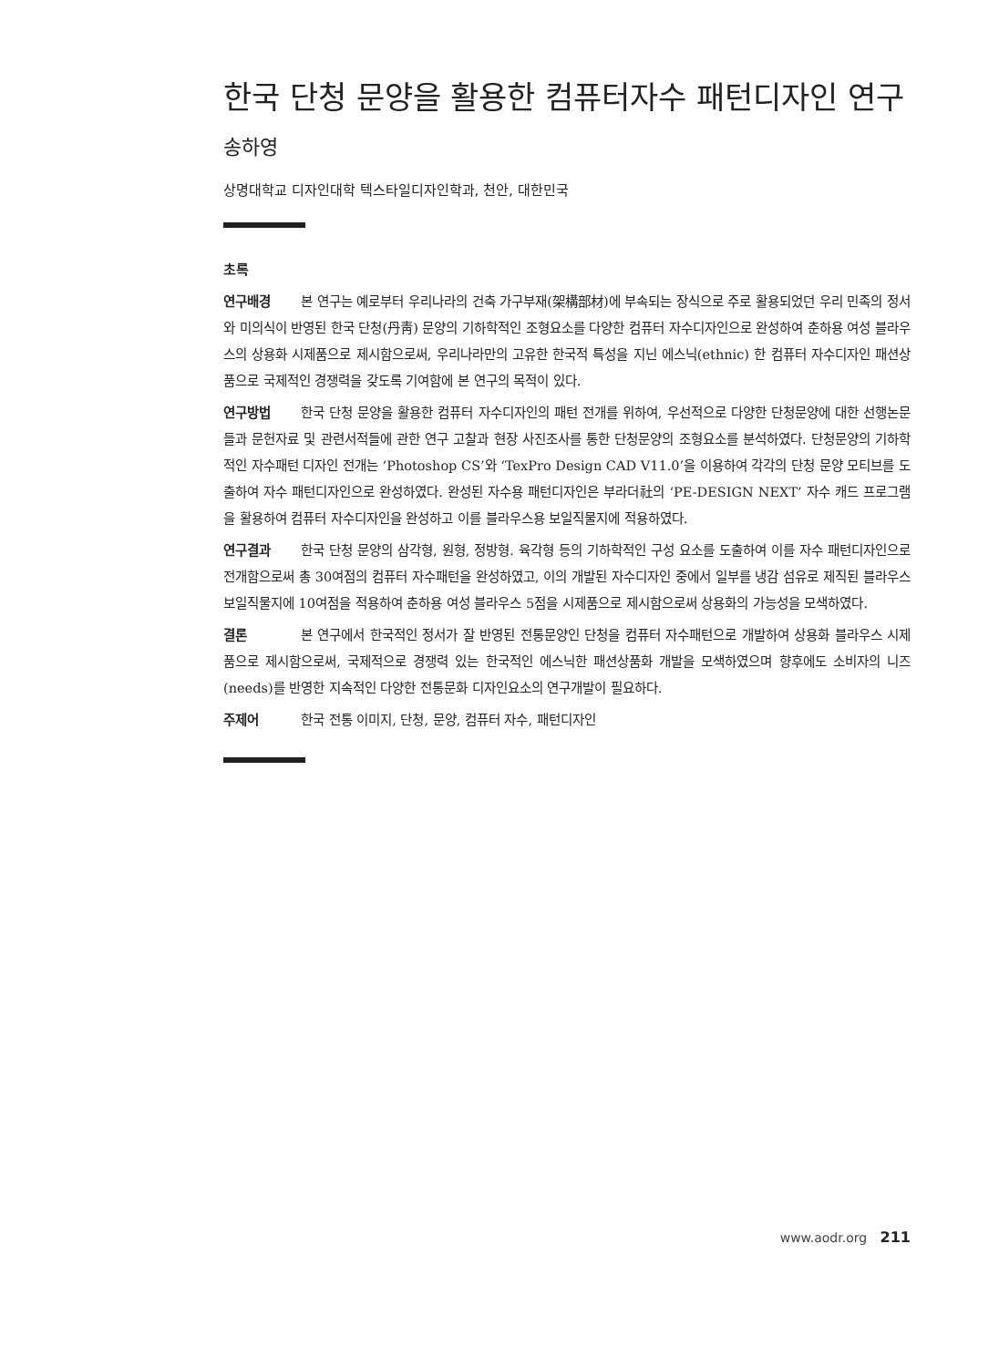한국 단청 문양을 활용한 컴퓨터자수 패턴디자인 연구
송하영
상명대학교 디자인대학 텍스타일디자인학과, 천안, 대한민국
초록
연구배경 본 연구는 예로부터 우리나라의 건축 가구부재(架構部材)에 부속되는 장식으로 주로 활용되었던 우리 민족의 정서와 미의식이 반영된 한국 단청(丹靑) 문양의 기하학적인 조형요소를 다양한 컴퓨터 자수디자인으로 완성하여 춘하용 여성 블라우스의 상용화 시제품으로 제시함으로써, 우리나라만의 고유한 한국적 특성을 지닌 에스닉(ethnic) 한 컴퓨터 자수디자인 패션상품으로 국제적인 경쟁력을 갖도록 기여함에 본 연구의 목적이 있다.
연구방법 한국 단청 문양을 활용한 컴퓨터 자수디자인의 패턴 전개를 위하여, 우선적으로 다양한 단청문양에 대한 선행논문들과 문헌자료 및 관련서적들에 관한 연구 고찰과 현장 사진조사를 통한 단청문양의 조형요소를 분석하였다. 단청문양의 기하학적인 자수패턴 디자인 전개는 ‘Photoshop CS’와 ‘TexPro Design CAD V11.0’을 이용하여 각각의 단청 문양 모티브를 도출하여 자수 패턴디자인으로 완성하였다. 완성된 자수용 패턴디자인은 부라더社의 ‘PE-DESIGN NEXT’ 자수 캐드 프로그램을 활용하여 컴퓨터 자수디자인을 완성하고 이를 블라우스용 보일직물지에 적용하였다.
연구결과 한국 단청 문양의 삼각형, 원형, 정방형. 육각형 등의 기하학적인 구성 요소를 도출하여 이를 자수 패턴디자인으로 전개함으로써 총 30여점의 컴퓨터 자수패턴을 완성하였고, 이의 개발된 자수디자인 중에서 일부를 냉감 섬유로 제직된 블라우스 보일직물지에 10여점을 적용하여 춘하용 여성 블라우스 5점을 시제품으로 제시함으로써 상용화의 가능성을 모색하였다.
결론 본 연구에서 한국적인 정서가 잘 반영된 전통문양인 단청을 컴퓨터 자수패턴으로 개발하여 상용화 블라우스 시제품으로 제시함으로써, 국제적으로 경쟁력 있는 한국적인 에스닉한 패션상품화 개발을 모색하였으며 향후에도 소비자의 니즈(needs)를 반영한 지속적인 다양한 전통문화 디자인요소의 연구개발이 필요하다.
주제어 한국 전통 이미지, 단청, 문양, 컴퓨터 자수, 패턴디자인
www.aodr.org 211